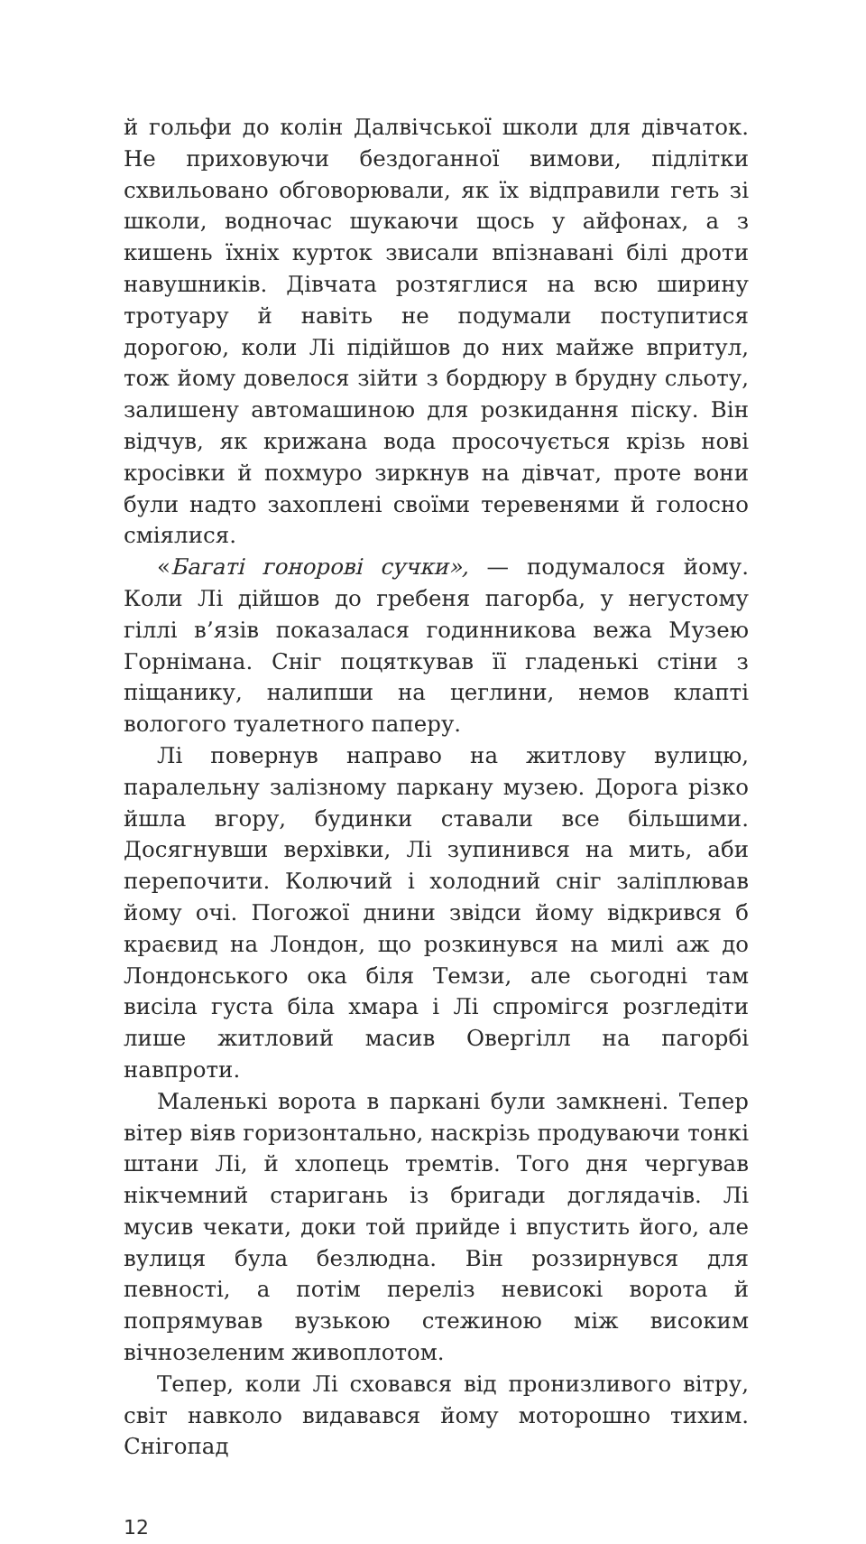й гольфи до колін Далвічської школи для дівчаток. Не приховуючи бездоганної вимови, підлітки схвильовано обговорювали, як їх відправили геть зі школи, водночас шукаючи щось у айфонах, а з кишень їхніх курток звисали впізнавані білі дроти навушників. Дівчата розтяглися на всю ширину тротуару й навіть не подумали поступитися дорогою, коли Лі підійшов до них майже впритул, тож йому довелося зійти з бордюру в брудну сльоту, залишену автомашиною для розкидання піску. Він відчув, як крижана вода просочується крізь нові кросівки й похмуро зиркнув на дівчат, проте вони були надто захоплені своїми теревенями й голосно сміялися.
«Багаті гонорові сучки», — подумалося йому. Коли Лі дійшов до гребеня пагорба, у негустому гіллі в’язів показалася годинникова вежа Музею Горнімана. Сніг поцяткував її гладенькі стіни з піщанику, налипши на цеглини, немов клапті вологого туалетного паперу.
Лі повернув направо на житлову вулицю, паралельну залізному паркану музею. Дорога різко йшла вгору, будинки ставали все більшими. Досягнувши верхівки, Лі зупинився на мить, аби перепочити. Колючий і холодний сніг заліплював йому очі. Погожої днини звідси йому відкрився б краєвид на Лондон, що розкинувся на милі аж до Лондонського ока біля Темзи, але сьогодні там висіла густа біла хмара і Лі спромігся розгледіти лише житловий масив Овергілл на пагорбі навпроти.
Маленькі ворота в паркані були замкнені. Тепер вітер віяв горизонтально, наскрізь продуваючи тонкі штани Лі, й хлопець тремтів. Того дня чергував нікчемний старигань із бригади доглядачів. Лі мусив чекати, доки той прийде і впустить його, але вулиця була безлюдна. Він роззирнувся для певності, а потім переліз невисокі ворота й попрямував вузькою стежиною між високим вічнозеленим живоплотом.
Тепер, коли Лі сховався від пронизливого вітру, світ навколо видавався йому моторошно тихим. Снігопад
12